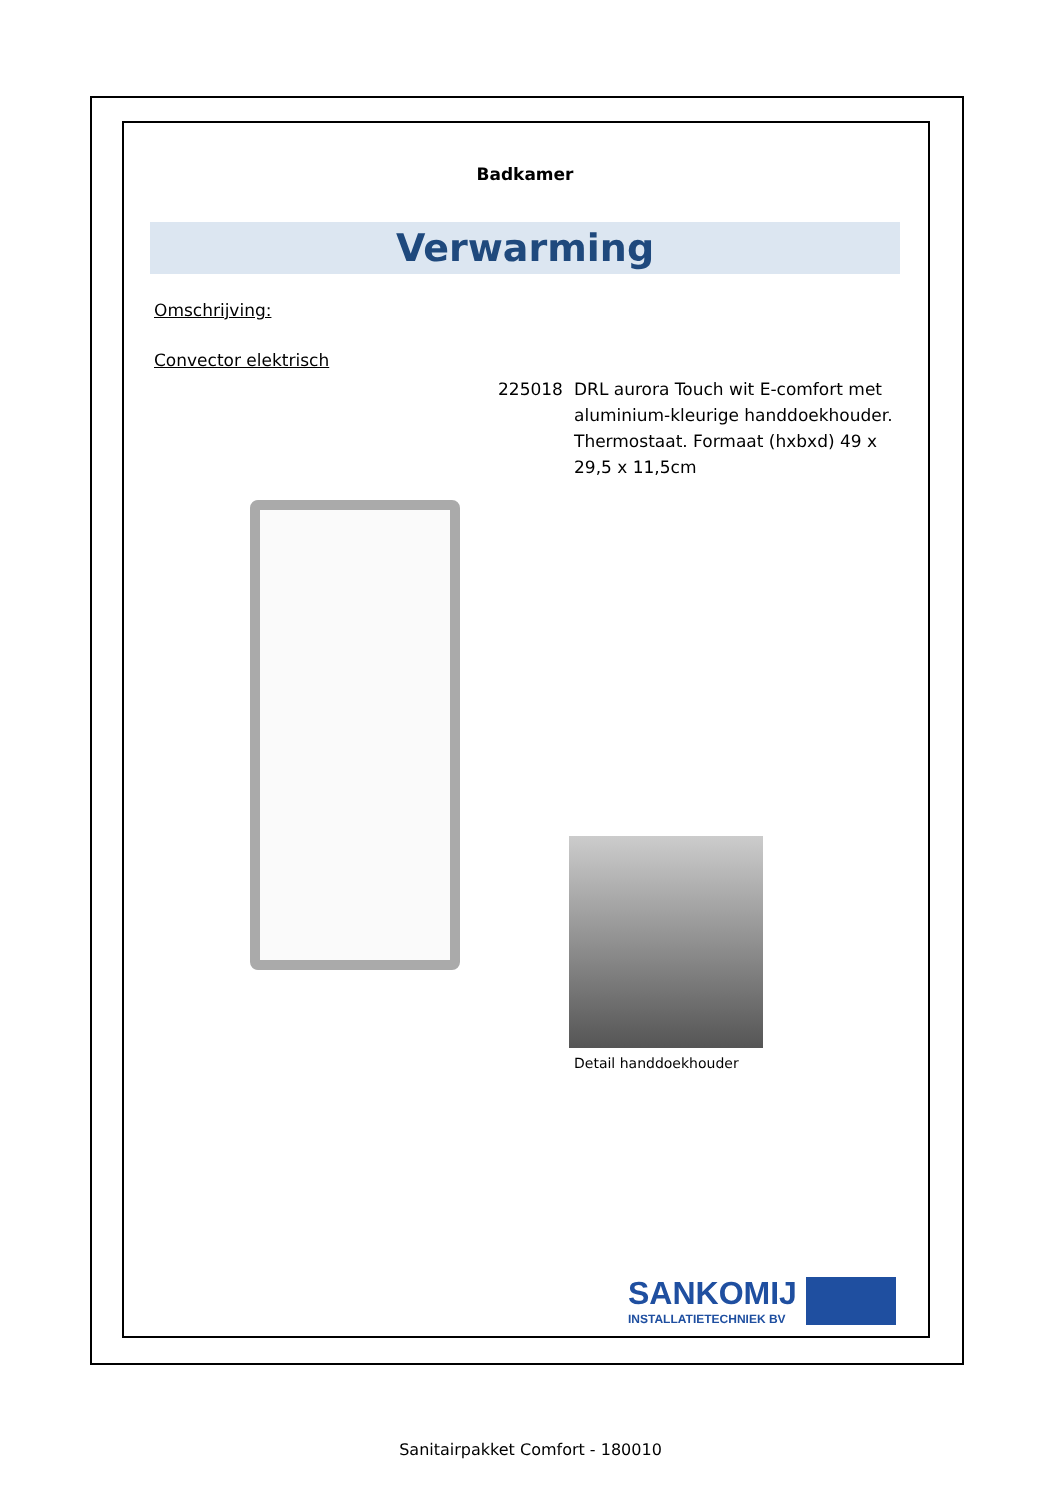Badkamer
Verwarming
Omschrijving:
Convector elektrisch
225018 DRL aurora Touch wit E-comfort met aluminium-kleurige handdoekhouder. Thermostaat. Formaat (hxbxd) 49 x 29,5 x 11,5cm
Detail handdoekhouder
SANKOMIJ
INSTALLATIETECHNIEK BV
Sanitairpakket Comfort - 180010